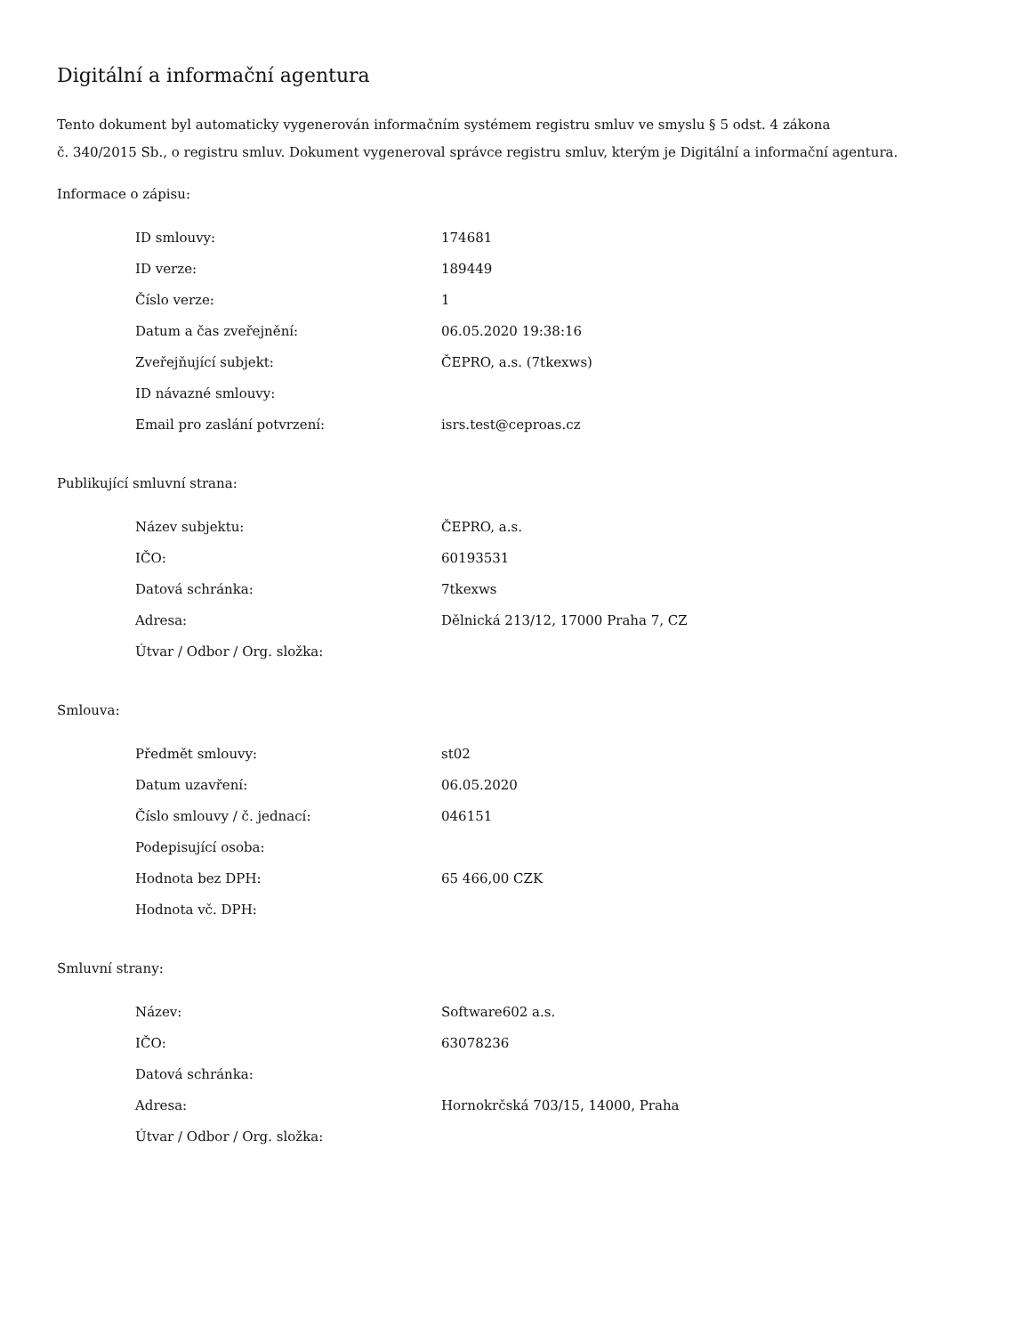Digitální a informační agentura
Tento dokument byl automaticky vygenerován informačním systémem registru smluv ve smyslu § 5 odst. 4 zákona
č. 340/2015 Sb., o registru smluv. Dokument vygeneroval správce registru smluv, kterým je Digitální a informační agentura.
Informace o zápisu:
| ID smlouvy: | 174681 |
| ID verze: | 189449 |
| Číslo verze: | 1 |
| Datum a čas zveřejnění: | 06.05.2020 19:38:16 |
| Zveřejňující subjekt: | ČEPRO, a.s. (7tkexws) |
| ID návazné smlouvy: | |
| Email pro zaslání potvrzení: | isrs.test@ceproas.cz |
Publikující smluvní strana:
| Název subjektu: | ČEPRO, a.s. |
| IČO: | 60193531 |
| Datová schránka: | 7tkexws |
| Adresa: | Dělnická 213/12, 17000 Praha 7, CZ |
| Útvar / Odbor / Org. složka: | |
Smlouva:
| Předmět smlouvy: | st02 |
| Datum uzavření: | 06.05.2020 |
| Číslo smlouvy / č. jednací: | 046151 |
| Podepisující osoba: | |
| Hodnota bez DPH: | 65 466,00 CZK |
| Hodnota vč. DPH: | |
Smluvní strany:
| Název: | Software602 a.s. |
| IČO: | 63078236 |
| Datová schránka: | |
| Adresa: | Hornokrčská 703/15, 14000, Praha |
| Útvar / Odbor / Org. složka: | |